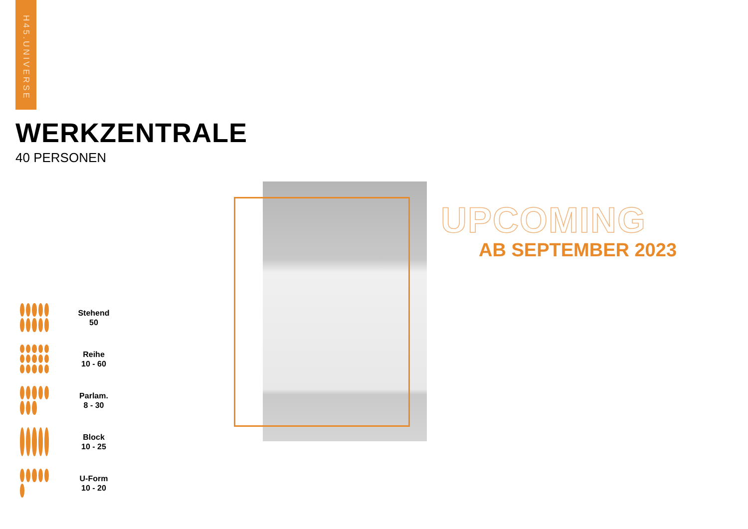H45.UNIVERSE
WERKZENTRALE
40 PERSONEN
Stehend
50
Reihe
10 - 60
Parlam.
8 - 30
Block
10 - 25
U-Form
10 - 20
UPCOMING
AB SEPTEMBER 2023